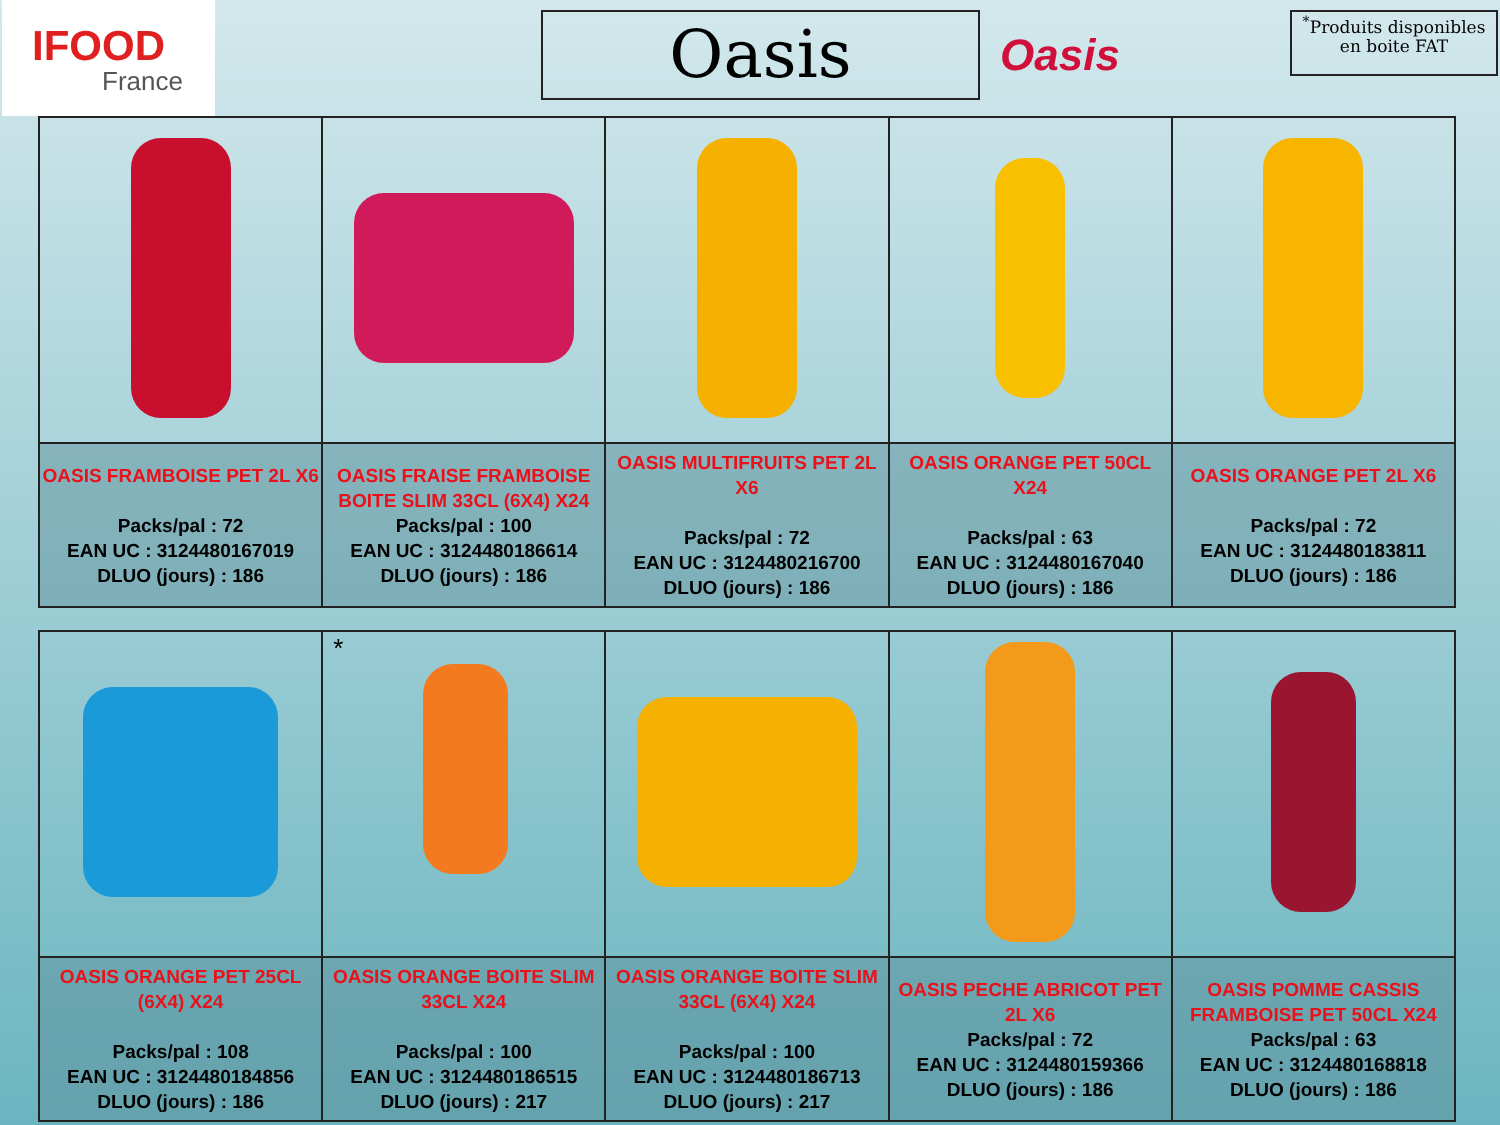IFOOD
France
Oasis Oasis
<sup>*</sup> Produits disponibles en boite FAT
| OASIS FRAMBOISE PET 2L X6 Packs/pal : 72 EAN UC : 3124480167019 DLUO (jours) : 186 | OASIS FRAISE FRAMBOISE BOITE SLIM 33CL (6X4) X24 Packs/pal : 100 EAN UC : 3124480186614 DLUO (jours) : 186 | OASIS MULTIFRUITS PET 2L X6 Packs/pal : 72 EAN UC : 3124480216700 DLUO (jours) : 186 | OASIS ORANGE PET 50CL X24 Packs/pal : 63 EAN UC : 3124480167040 DLUO (jours) : 186 | OASIS ORANGE PET 2L X6 Packs/pal : 72 EAN UC : 3124480183811 DLUO (jours) : 186 |
| | * | | | |
| OASIS ORANGE PET 25CL (6X4) X24 Packs/pal : 108 EAN UC : 3124480184856 DLUO (jours) : 186 | OASIS ORANGE BOITE SLIM 33CL X24 Packs/pal : 100 EAN UC : 3124480186515 DLUO (jours) : 217 | OASIS ORANGE BOITE SLIM 33CL (6X4) X24 Packs/pal : 100 EAN UC : 3124480186713 DLUO (jours) : 217 | OASIS PECHE ABRICOT PET 2L X6 Packs/pal : 72 EAN UC : 3124480159366 DLUO (jours) : 186 | OASIS POMME CASSIS FRAMBOISE PET 50CL X24 Packs/pal : 63 EAN UC : 3124480168818 DLUO (jours) : 186 |